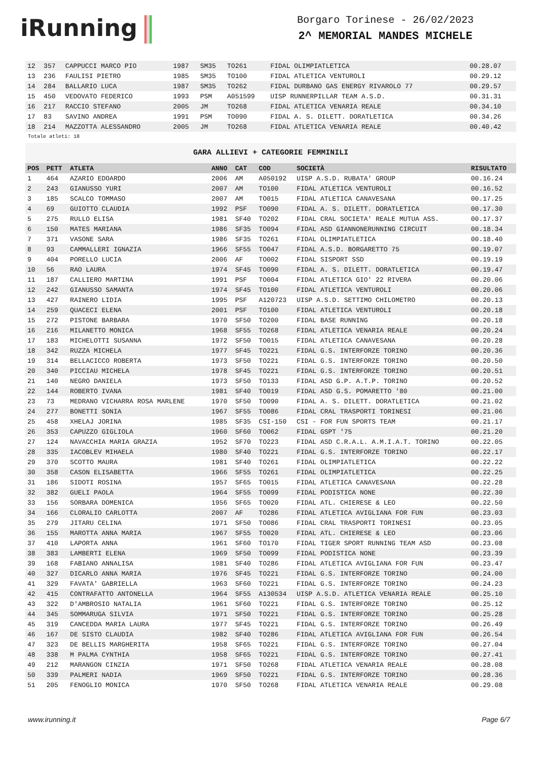iRunning
Borgaro Torinese - 26/02/2023
2^ MEMORIAL MANDES MICHELE
| 12 | 357 | CAPPUCCI MARCO PIO | 1987 | SM35 | TO261 | FIDAL OLIMPIATLETICA | 00.28.07 |
| 13 | 236 | FAULISI PIETRO | 1985 | SM35 | TO100 | FIDAL ATLETICA VENTUROLI | 00.29.12 |
| 14 | 284 | BALLARIO LUCA | 1987 | SM35 | TO262 | FIDAL DURBANO GAS ENERGY RIVAROLO 77 | 00.29.57 |
| 15 | 450 | VEDOVATO FEDERICO | 1993 | PSM | A051599 | UISP RUNNERPILLAR TEAM A.S.D. | 00.31.31 |
| 16 | 217 | RACCIO STEFANO | 2005 | JM | TO268 | FIDAL ATLETICA VENARIA REALE | 00.34.10 |
| 17 | 83 | SAVINO ANDREA | 1991 | PSM | TO090 | FIDAL A. S. DILETT. DORATLETICA | 00.34.26 |
| 18 | 214 | MAZZOTTA ALESSANDRO | 2005 | JM | TO268 | FIDAL ATLETICA VENARIA REALE | 00.40.42 |
Totale atleti: 18
GARA ALLIEVI + CATEGORIE FEMMINILI
| POS | PETT | ATLETA | ANNO | CAT | COD | SOCIETÀ | RISULTATO |
| --- | --- | --- | --- | --- | --- | --- | --- |
| 1 | 464 | AZARIO EDOARDO | 2006 | AM | A050192 | UISP A.S.D. RUBATA' GROUP | 00.16.24 |
| 2 | 243 | GIANUSSO YURI | 2007 | AM | TO100 | FIDAL ATLETICA VENTUROLI | 00.16.52 |
| 3 | 185 | SCALCO TOMMASO | 2007 | AM | TO015 | FIDAL ATLETICA CANAVESANA | 00.17.25 |
| 4 | 69 | GUIOTTO CLAUDIA | 1992 | PSF | TO090 | FIDAL A. S. DILETT. DORATLETICA | 00.17.30 |
| 5 | 275 | RULLO ELISA | 1981 | SF40 | TO202 | FIDAL CRAL SOCIETA' REALE MUTUA ASS. | 00.17.37 |
| 6 | 150 | MATES MARIANA | 1986 | SF35 | TO094 | FIDAL ASD GIANNONERUNNING CIRCUIT | 00.18.34 |
| 7 | 371 | VASONE SARA | 1986 | SF35 | TO261 | FIDAL OLIMPIATLETICA | 00.18.40 |
| 8 | 93 | CAMMALLERI IGNAZIA | 1966 | SF55 | TO047 | FIDAL A.S.D. BORGARETTO 75 | 00.19.07 |
| 9 | 404 | PORELLO LUCIA | 2006 | AF | TO002 | FIDAL SISPORT SSD | 00.19.19 |
| 10 | 56 | RAO LAURA | 1974 | SF45 | TO090 | FIDAL A. S. DILETT. DORATLETICA | 00.19.47 |
| 11 | 187 | CALLIERO MARTINA | 1991 | PSF | TO004 | FIDAL ATLETICA GIO' 22 RIVERA | 00.20.06 |
| 12 | 242 | GIANUSSO SAMANTA | 1974 | SF45 | TO100 | FIDAL ATLETICA VENTUROLI | 00.20.06 |
| 13 | 427 | RAINERO LIDIA | 1995 | PSF | A120723 | UISP A.S.D. SETTIMO CHILOMETRO | 00.20.13 |
| 14 | 259 | QUACECI ELENA | 2001 | PSF | TO100 | FIDAL ATLETICA VENTUROLI | 00.20.18 |
| 15 | 272 | PISTONE BARBARA | 1970 | SF50 | TO200 | FIDAL BASE RUNNING | 00.20.18 |
| 16 | 216 | MILANETTO MONICA | 1968 | SF55 | TO268 | FIDAL ATLETICA VENARIA REALE | 00.20.24 |
| 17 | 183 | MICHELOTTI SUSANNA | 1972 | SF50 | TO015 | FIDAL ATLETICA CANAVESANA | 00.20.28 |
| 18 | 342 | RUZZA MICHELA | 1977 | SF45 | TO221 | FIDAL G.S. INTERFORZE TORINO | 00.20.36 |
| 19 | 314 | BELLACICCO ROBERTA | 1973 | SF50 | TO221 | FIDAL G.S. INTERFORZE TORINO | 00.20.50 |
| 20 | 340 | PICCIAU MICHELA | 1978 | SF45 | TO221 | FIDAL G.S. INTERFORZE TORINO | 00.20.51 |
| 21 | 140 | NEGRO DANIELA | 1973 | SF50 | TO133 | FIDAL ASD G.P. A.T.P. TORINO | 00.20.52 |
| 22 | 144 | ROBERTO IVANA | 1981 | SF40 | TO019 | FIDAL ASD G.S. POMARETTO '80 | 00.21.00 |
| 23 | 73 | MEDRANO VICHARRA ROSA MARLENE | 1970 | SF50 | TO090 | FIDAL A. S. DILETT. DORATLETICA | 00.21.02 |
| 24 | 277 | BONETTI SONIA | 1967 | SF55 | TO086 | FIDAL CRAL TRASPORTI TORINESI | 00.21.06 |
| 25 | 458 | XHELAJ JORINA | 1985 | SF35 | CSI-150 | CSI - FOR FUN SPORTS TEAM | 00.21.17 |
| 26 | 353 | CAPUZZO GIGLIOLA | 1960 | SF60 | TO062 | FIDAL GSPT '75 | 00.21.20 |
| 27 | 124 | NAVACCHIA MARIA GRAZIA | 1952 | SF70 | TO223 | FIDAL ASD C.R.A.L. A.M.I.A.T. TORINO | 00.22.05 |
| 28 | 335 | IACOBLEV MIHAELA | 1980 | SF40 | TO221 | FIDAL G.S. INTERFORZE TORINO | 00.22.17 |
| 29 | 370 | SCOTTO MAURA | 1981 | SF40 | TO261 | FIDAL OLIMPIATLETICA | 00.22.22 |
| 30 | 358 | CASON ELISABETTA | 1966 | SF55 | TO261 | FIDAL OLIMPIATLETICA | 00.22.25 |
| 31 | 186 | SIDOTI ROSINA | 1957 | SF65 | TO015 | FIDAL ATLETICA CANAVESANA | 00.22.28 |
| 32 | 382 | GUELI PAOLA | 1964 | SF55 | TO099 | FIDAL PODISTICA NONE | 00.22.30 |
| 33 | 156 | SORBARA DOMENICA | 1956 | SF65 | TO020 | FIDAL ATL. CHIERESE & LEO | 00.22.50 |
| 34 | 166 | CLORALIO CARLOTTA | 2007 | AF | TO286 | FIDAL ATLETICA AVIGLIANA FOR FUN | 00.23.03 |
| 35 | 279 | JITARU CELINA | 1971 | SF50 | TO086 | FIDAL CRAL TRASPORTI TORINESI | 00.23.05 |
| 36 | 155 | MAROTTA ANNA MARIA | 1967 | SF55 | TO020 | FIDAL ATL. CHIERESE & LEO | 00.23.06 |
| 37 | 410 | LAPORTA ANNA | 1961 | SF60 | TO170 | FIDAL TIGER SPORT RUNNING TEAM ASD | 00.23.08 |
| 38 | 383 | LAMBERTI ELENA | 1969 | SF50 | TO099 | FIDAL PODISTICA NONE | 00.23.39 |
| 39 | 168 | FABIANO ANNALISA | 1981 | SF40 | TO286 | FIDAL ATLETICA AVIGLIANA FOR FUN | 00.23.47 |
| 40 | 327 | DICARLO ANNA MARIA | 1976 | SF45 | TO221 | FIDAL G.S. INTERFORZE TORINO | 00.24.00 |
| 41 | 329 | FAVATA' GABRIELLA | 1963 | SF60 | TO221 | FIDAL G.S. INTERFORZE TORINO | 00.24.23 |
| 42 | 415 | CONTRAFATTO ANTONELLA | 1964 | SF55 | A130534 | UISP A.S.D. ATLETICA VENARIA REALE | 00.25.10 |
| 43 | 322 | D'AMBROSIO NATALIA | 1961 | SF60 | TO221 | FIDAL G.S. INTERFORZE TORINO | 00.25.12 |
| 44 | 345 | SOMMARUGA SILVIA | 1971 | SF50 | TO221 | FIDAL G.S. INTERFORZE TORINO | 00.25.28 |
| 45 | 319 | CANCEDDA MARIA LAURA | 1977 | SF45 | TO221 | FIDAL G.S. INTERFORZE TORINO | 00.26.49 |
| 46 | 167 | DE SISTO CLAUDIA | 1982 | SF40 | TO286 | FIDAL ATLETICA AVIGLIANA FOR FUN | 00.26.54 |
| 47 | 323 | DE BELLIS MARGHERITA | 1958 | SF65 | TO221 | FIDAL G.S. INTERFORZE TORINO | 00.27.04 |
| 48 | 338 | M PALMA CYNTHIA | 1958 | SF65 | TO221 | FIDAL G.S. INTERFORZE TORINO | 00.27.41 |
| 49 | 212 | MARANGON CINZIA | 1971 | SF50 | TO268 | FIDAL ATLETICA VENARIA REALE | 00.28.08 |
| 50 | 339 | PALMERI NADIA | 1969 | SF50 | TO221 | FIDAL G.S. INTERFORZE TORINO | 00.28.36 |
| 51 | 205 | FENOGLIO MONICA | 1970 | SF50 | TO268 | FIDAL ATLETICA VENARIA REALE | 00.29.08 |
www.irunning.it Page 6/7